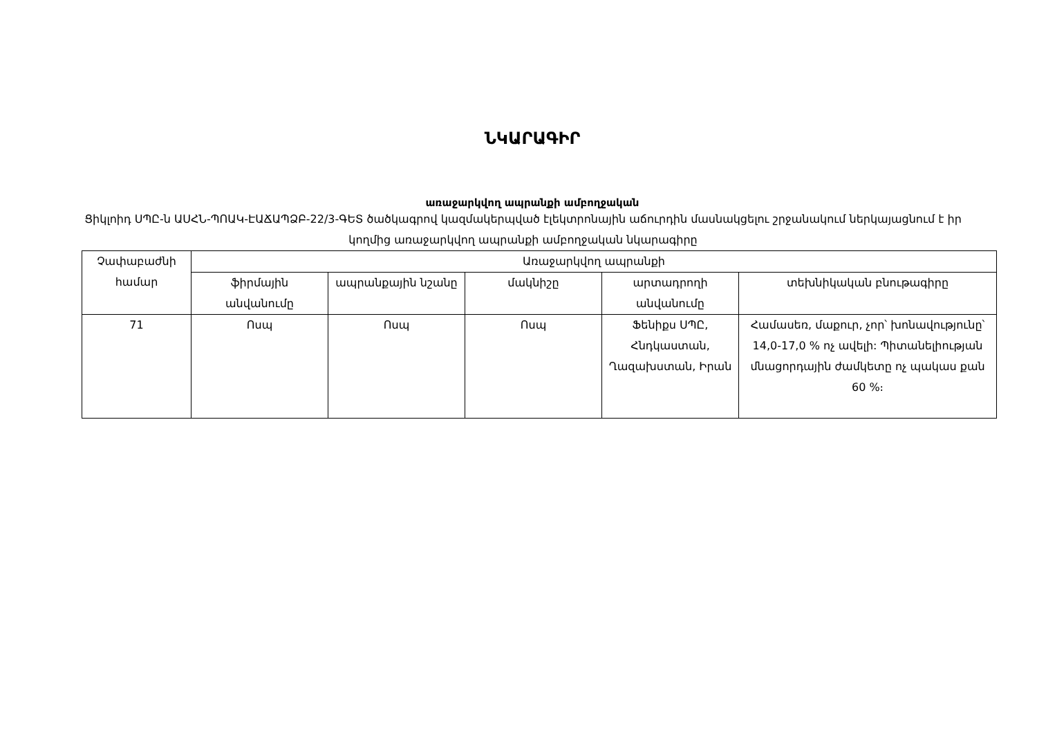ՆԿԱՐԱԳԻՐ
առաջարկվող ապրանքի ամբողջական
Ցիկլոիդ ՍՊԸ-ն ԱՍՀՆ-ՊՈԱԿ-ԷԱՃԱՊՁԲ-22/3-ԳԵՏ ծածկագրով կազմակերպված էլեկտրոնային աճուրդին մասնակցելու շրջանակում ներկայացնում է իր կողմից առաջարկվող ապրանքի ամբողջական նկարագիրը
| Չափաբաժնի համար | Առաջարկվող ապրանքի | | | | |
| --- | --- | --- | --- | --- | --- |
| | ֆիրմային անվանումը | ապրանքային նշանը | մակնիշը | արտադրողի անվանումը | տեխնիկական բնութագիրը |
| 71 | Ոսպ | Ոսպ | Ոսպ | Ֆենիքս ՍՊԸ, Հնդկաստան, Ղազախստան, Իրան | Համասեռ, մաքուր, չոր՝ խոնավությունը՝ 14,0-17,0 % ոչ ավելի: Պիտանելիության մնացորդային ժամկետը ոչ պակաս քան 60 %։ |